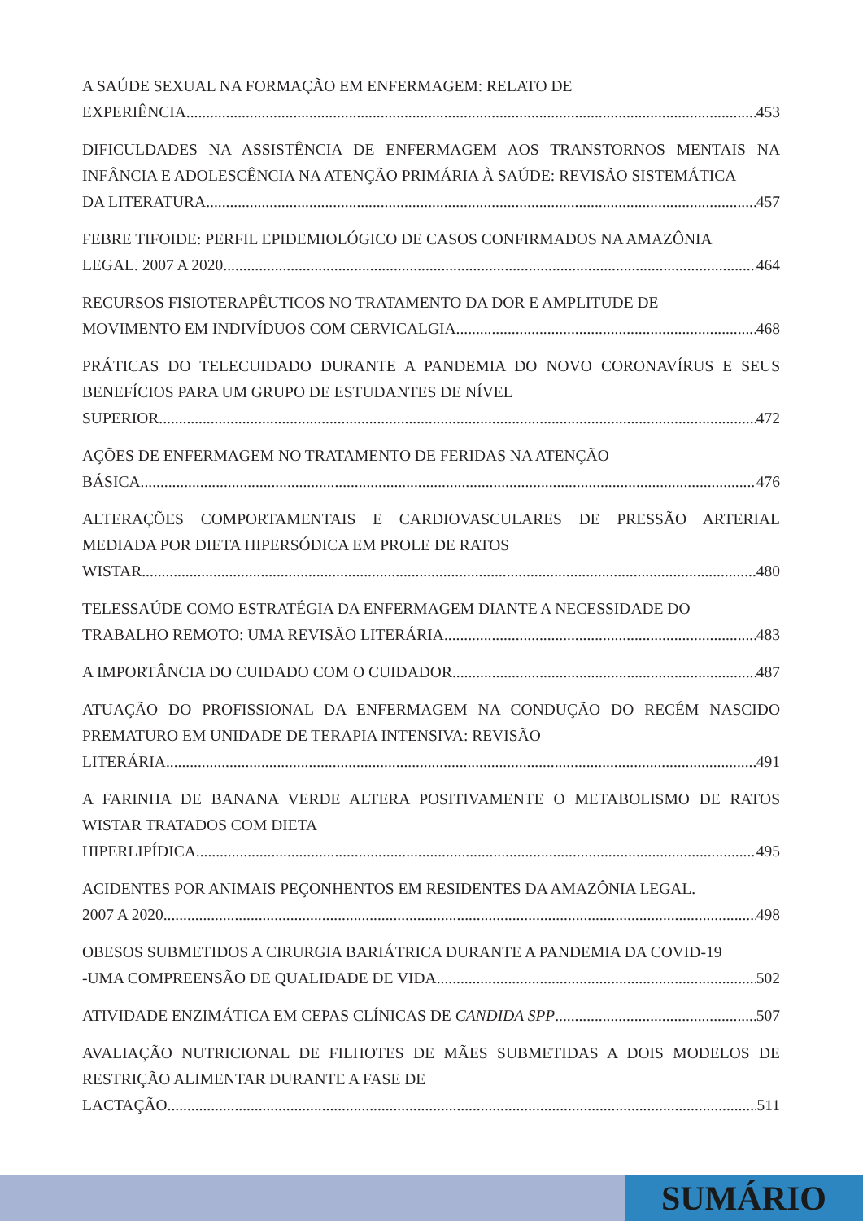A SAÚDE SEXUAL NA FORMAÇÃO EM ENFERMAGEM: RELATO DE
EXPERIÊNCIA 453
DIFICULDADES NA ASSISTÊNCIA DE ENFERMAGEM AOS TRANSTORNOS MENTAIS NA INFÂNCIA E ADOLESCÊNCIA NA ATENÇÃO PRIMÁRIA À SAÚDE: REVISÃO SISTEMÁTICA
DA LITERATURA 457
FEBRE TIFOIDE: PERFIL EPIDEMIOLÓGICO DE CASOS CONFIRMADOS NA AMAZÔNIA
LEGAL. 2007 A 2020 464
RECURSOS FISIOTERAPÊUTICOS NO TRATAMENTO DA DOR E AMPLITUDE DE
MOVIMENTO EM INDIVÍDUOS COM CERVICALGIA 468
PRÁTICAS DO TELECUIDADO DURANTE A PANDEMIA DO NOVO CORONAVÍRUS E SEUS BENEFÍCIOS PARA UM GRUPO DE ESTUDANTES DE NÍVEL
SUPERIOR 472
AÇÕES DE ENFERMAGEM NO TRATAMENTO DE FERIDAS NA ATENÇÃO
BÁSICA 476
ALTERAÇÕES COMPORTAMENTAIS E CARDIOVASCULARES DE PRESSÃO ARTERIAL MEDIADA POR DIETA HIPERSÓDICA EM PROLE DE RATOS
WISTAR 480
TELESSAÚDE COMO ESTRATÉGIA DA ENFERMAGEM DIANTE A NECESSIDADE DO
TRABALHO REMOTO: UMA REVISÃO LITERÁRIA 483
A IMPORTÂNCIA DO CUIDADO COM O CUIDADOR 487
ATUAÇÃO DO PROFISSIONAL DA ENFERMAGEM NA CONDUÇÃO DO RECÉM NASCIDO PREMATURO EM UNIDADE DE TERAPIA INTENSIVA: REVISÃO
LITERÁRIA 491
A FARINHA DE BANANA VERDE ALTERA POSITIVAMENTE O METABOLISMO DE RATOS WISTAR TRATADOS COM DIETA
HIPERLIPÍDICA 495
ACIDENTES POR ANIMAIS PEÇONHENTOS EM RESIDENTES DA AMAZÔNIA LEGAL.
2007 A 2020 498
OBESOS SUBMETIDOS A CIRURGIA BARIÁTRICA DURANTE A PANDEMIA DA COVID-19
-UMA COMPREENSÃO DE QUALIDADE DE VIDA 502
ATIVIDADE ENZIMÁTICA EM CEPAS CLÍNICAS DE CANDIDA SPP 507
AVALIAÇÃO NUTRICIONAL DE FILHOTES DE MÃES SUBMETIDAS A DOIS MODELOS DE RESTRIÇÃO ALIMENTAR DURANTE A FASE DE
LACTAÇÃO 511
SUMÁRIO